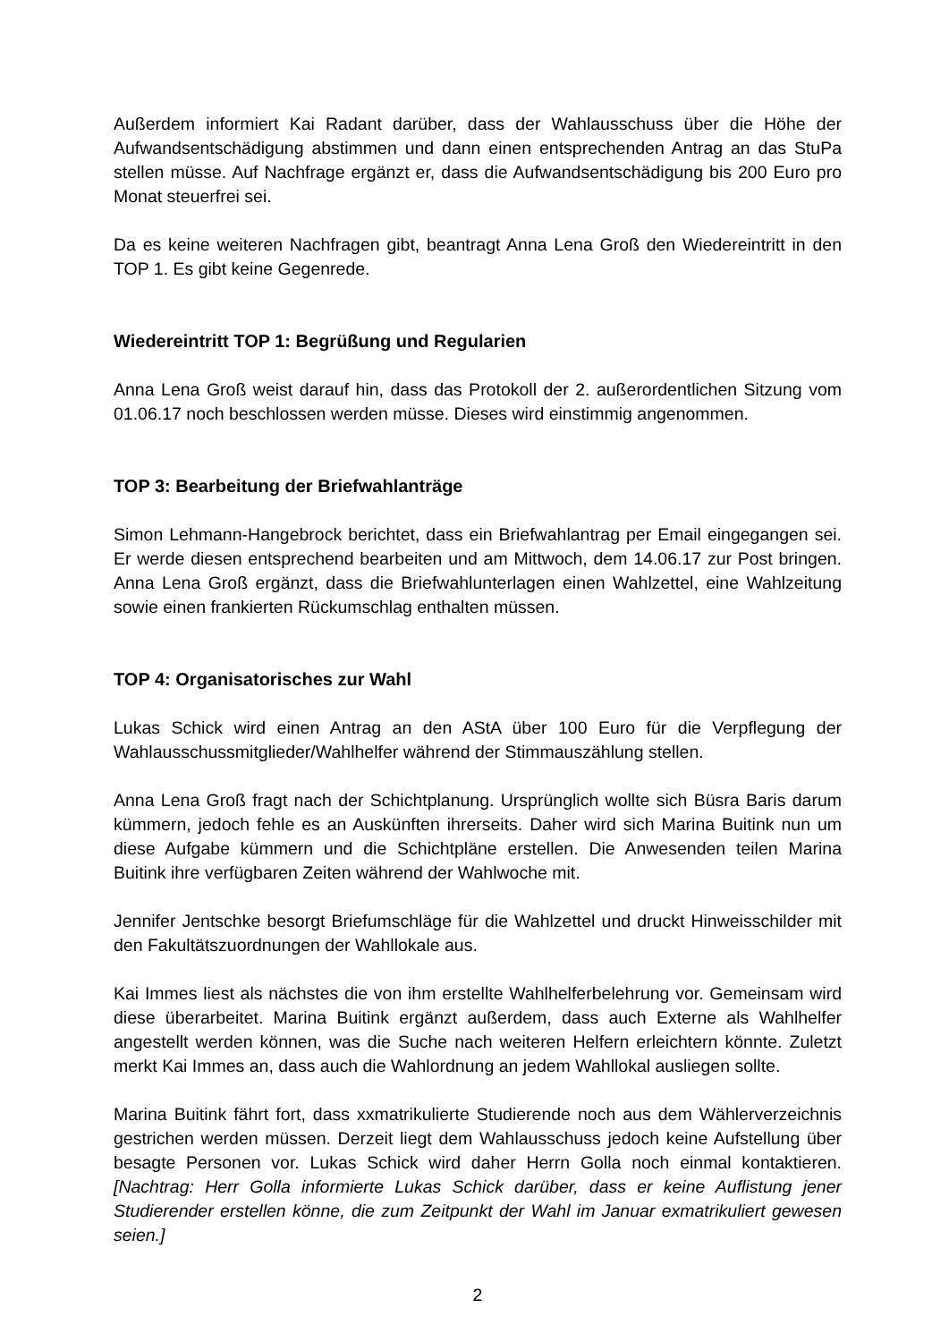Außerdem informiert Kai Radant darüber, dass der Wahlausschuss über die Höhe der Aufwandsentschädigung abstimmen und dann einen entsprechenden Antrag an das StuPa stellen müsse. Auf Nachfrage ergänzt er, dass die Aufwandsentschädigung bis 200 Euro pro Monat steuerfrei sei.
Da es keine weiteren Nachfragen gibt, beantragt Anna Lena Groß den Wiedereintritt in den TOP 1. Es gibt keine Gegenrede.
Wiedereintritt TOP 1: Begrüßung und Regularien
Anna Lena Groß weist darauf hin, dass das Protokoll der 2. außerordentlichen Sitzung vom 01.06.17 noch beschlossen werden müsse. Dieses wird einstimmig angenommen.
TOP 3: Bearbeitung der Briefwahlanträge
Simon Lehmann-Hangebrock berichtet, dass ein Briefwahlantrag per Email eingegangen sei. Er werde diesen entsprechend bearbeiten und am Mittwoch, dem 14.06.17 zur Post bringen. Anna Lena Groß ergänzt, dass die Briefwahlunterlagen einen Wahlzettel, eine Wahlzeitung sowie einen frankierten Rückumschlag enthalten müssen.
TOP 4: Organisatorisches zur Wahl
Lukas Schick wird einen Antrag an den AStA über 100 Euro für die Verpflegung der Wahlausschussmitglieder/Wahlhelfer während der Stimmauszählung stellen.
Anna Lena Groß fragt nach der Schichtplanung. Ursprünglich wollte sich Büsra Baris darum kümmern, jedoch fehle es an Auskünften ihrerseits. Daher wird sich Marina Buitink nun um diese Aufgabe kümmern und die Schichtpläne erstellen. Die Anwesenden teilen Marina Buitink ihre verfügbaren Zeiten während der Wahlwoche mit.
Jennifer Jentschke besorgt Briefumschläge für die Wahlzettel und druckt Hinweisschilder mit den Fakultätszuordnungen der Wahllokale aus.
Kai Immes liest als nächstes die von ihm erstellte Wahlhelferbelehrung vor. Gemeinsam wird diese überarbeitet. Marina Buitink ergänzt außerdem, dass auch Externe als Wahlhelfer angestellt werden können, was die Suche nach weiteren Helfern erleichtern könnte. Zuletzt merkt Kai Immes an, dass auch die Wahlordnung an jedem Wahllokal ausliegen sollte.
Marina Buitink fährt fort, dass xxmatrikulierte Studierende noch aus dem Wählerverzeichnis gestrichen werden müssen. Derzeit liegt dem Wahlausschuss jedoch keine Aufstellung über besagte Personen vor. Lukas Schick wird daher Herrn Golla noch einmal kontaktieren. [Nachtrag: Herr Golla informierte Lukas Schick darüber, dass er keine Auflistung jener Studierender erstellen könne, die zum Zeitpunkt der Wahl im Januar exmatrikuliert gewesen seien.]
2